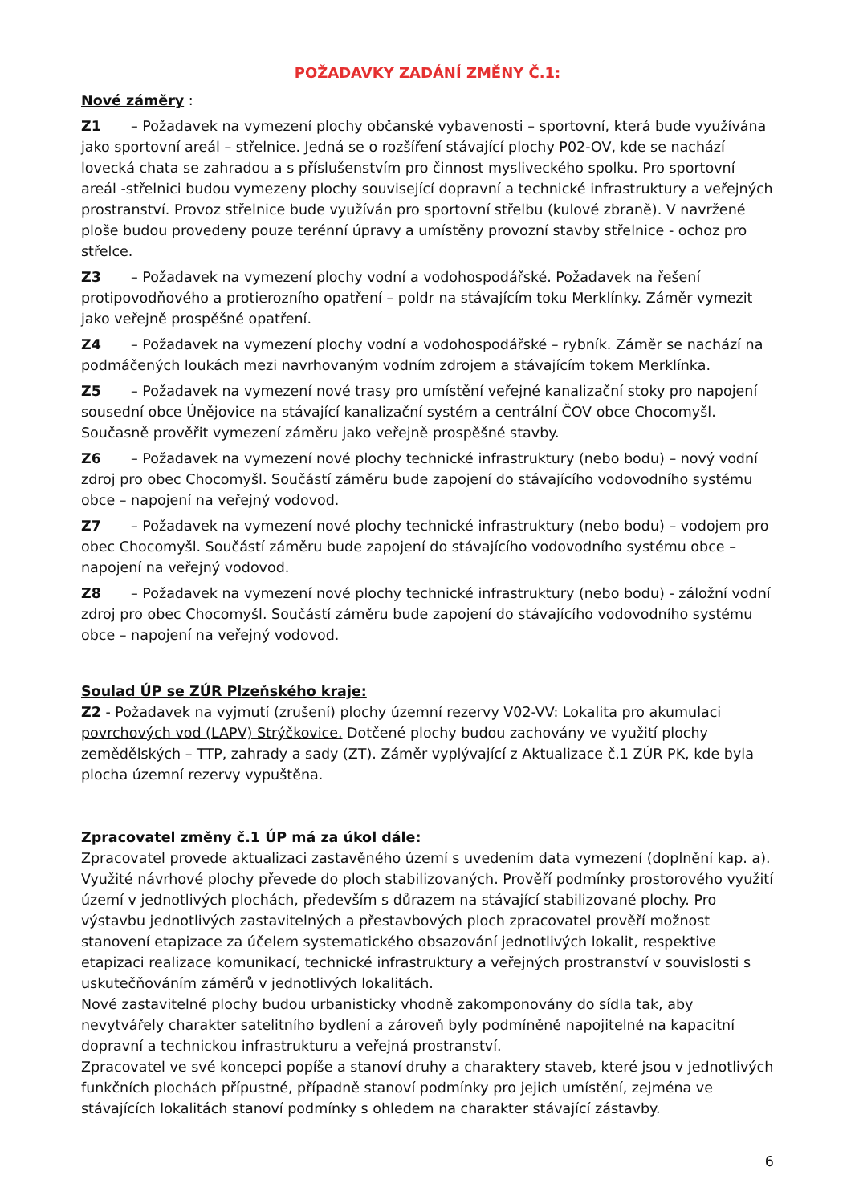POŽADAVKY ZADÁNÍ ZMĚNY Č.1:
Nové záměry :
Z1 – Požadavek na vymezení plochy občanské vybavenosti – sportovní, která bude využívána jako sportovní areál – střelnice. Jedná se o rozšíření stávající plochy P02-OV, kde se nachází lovecká chata se zahradou a s příslušenstvím pro činnost mysliveckého spolku. Pro sportovní areál -střelnici budou vymezeny plochy související dopravní a technické infrastruktury a veřejných prostranství. Provoz střelnice bude využíván pro sportovní střelbu (kulové zbraně). V navržené ploše budou provedeny pouze terénní úpravy a umístěny provozní stavby střelnice - ochoz pro střelce.
Z3 – Požadavek na vymezení plochy vodní a vodohospodářské. Požadavek na řešení protipovodňového a protierozního opatření – poldr na stávajícím toku Merklínky. Záměr vymezit jako veřejně prospěšné opatření.
Z4 – Požadavek na vymezení plochy vodní a vodohospodářské – rybník. Záměr se nachází na podmáčených loukách mezi navrhovaným vodním zdrojem a stávajícím tokem Merklínka.
Z5 – Požadavek na vymezení nové trasy pro umístění veřejné kanalizační stoky pro napojení sousední obce Únějovice na stávající kanalizační systém a centrální ČOV obce Chocomyšl. Současně prověřit vymezení záměru jako veřejně prospěšné stavby.
Z6 – Požadavek na vymezení nové plochy technické infrastruktury (nebo bodu) – nový vodní zdroj pro obec Chocomyšl. Součástí záměru bude zapojení do stávajícího vodovodního systému obce – napojení na veřejný vodovod.
Z7 – Požadavek na vymezení nové plochy technické infrastruktury (nebo bodu) – vodojem pro obec Chocomyšl. Součástí záměru bude zapojení do stávajícího vodovodního systému obce – napojení na veřejný vodovod.
Z8 – Požadavek na vymezení nové plochy technické infrastruktury (nebo bodu) - záložní vodní zdroj pro obec Chocomyšl. Součástí záměru bude zapojení do stávajícího vodovodního systému obce – napojení na veřejný vodovod.
Soulad ÚP se ZÚR Plzeňského kraje:
Z2 - Požadavek na vyjmutí (zrušení) plochy územní rezervy V02-VV: Lokalita pro akumulaci povrchových vod (LAPV) Strýčkovice. Dotčené plochy budou zachovány ve využití plochy zemědělských – TTP, zahrady a sady (ZT). Záměr vyplývající z Aktualizace č.1 ZÚR PK, kde byla plocha územní rezervy vypuštěna.
Zpracovatel změny č.1 ÚP má za úkol dále:
Zpracovatel provede aktualizaci zastavěného území s uvedením data vymezení (doplnění kap. a). Využité návrhové plochy převede do ploch stabilizovaných. Prověří podmínky prostorového využití území v jednotlivých plochách, především s důrazem na stávající stabilizované plochy. Pro výstavbu jednotlivých zastavitelných a přestavbových ploch zpracovatel prověří možnost stanovení etapizace za účelem systematického obsazování jednotlivých lokalit, respektive etapizaci realizace komunikací, technické infrastruktury a veřejných prostranství v souvislosti s uskutečňováním záměrů v jednotlivých lokalitách.
Nové zastavitelné plochy budou urbanisticky vhodně zakomponovány do sídla tak, aby nevytvářely charakter satelitního bydlení a zároveň byly podmíněně napojitelné na kapacitní dopravní a technickou infrastrukturu a veřejná prostranství.
Zpracovatel ve své koncepci popíše a stanoví druhy a charaktery staveb, které jsou v jednotlivých funkčních plochách přípustné, případně stanoví podmínky pro jejich umístění, zejména ve stávajících lokalitách stanoví podmínky s ohledem na charakter stávající zástavby.
6